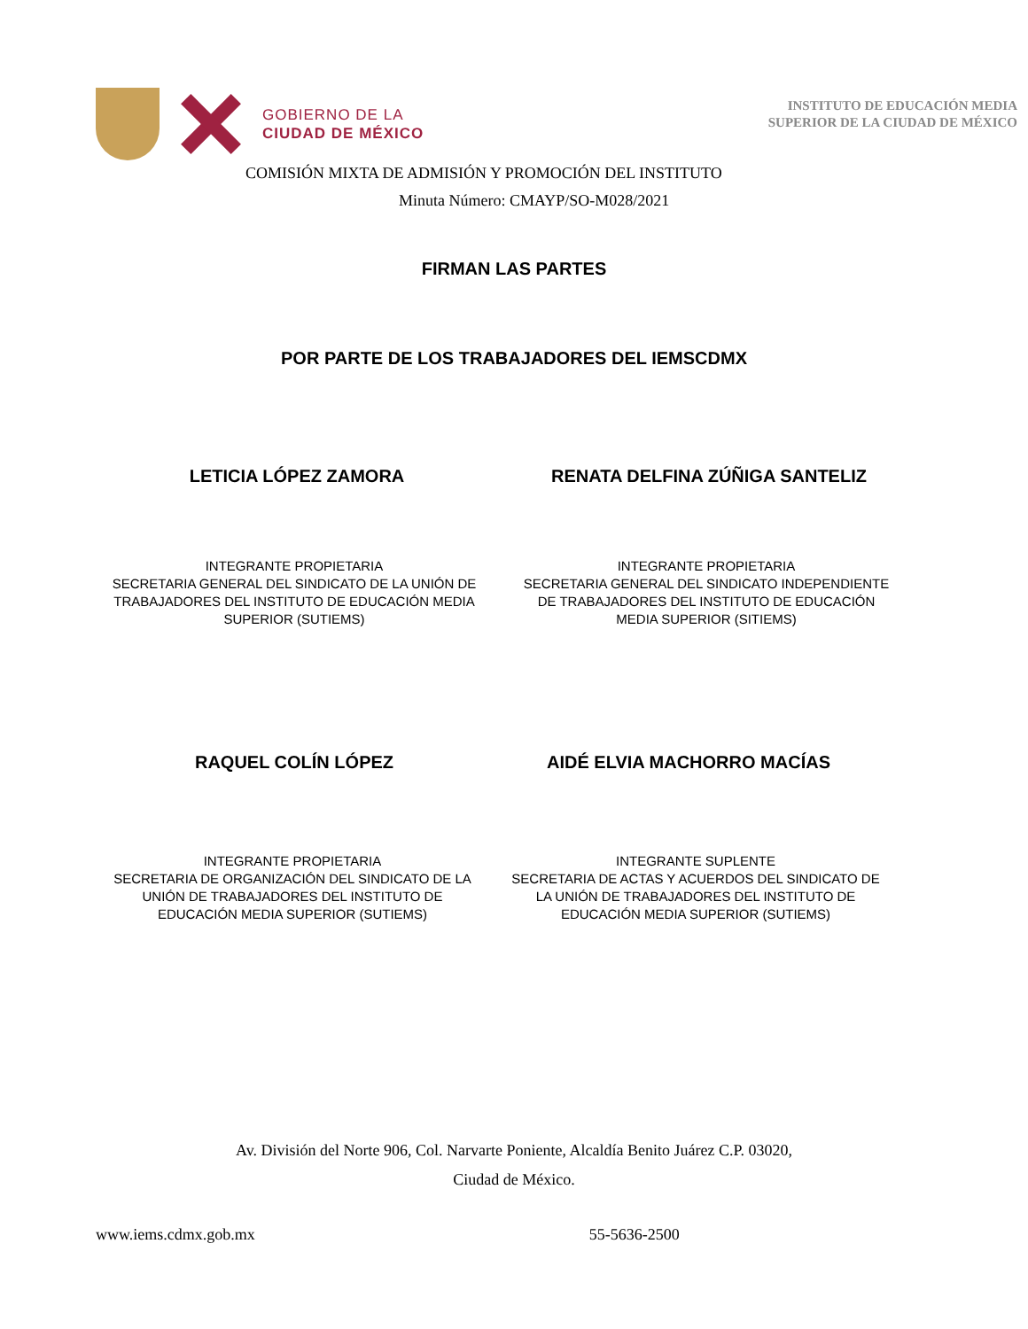GOBIERNO DE LA
CIUDAD DE MÉXICO
INSTITUTO DE EDUCACIÓN MEDIA
SUPERIOR DE LA CIUDAD DE MÉXICO
COMISIÓN MIXTA DE ADMISIÓN Y PROMOCIÓN DEL INSTITUTO
Minuta Número: CMAYP/SO-M028/2021
FIRMAN LAS PARTES
POR PARTE DE LOS TRABAJADORES DEL IEMSCDMX
LETICIA LÓPEZ ZAMORA RENATA DELFINA ZÚÑIGA SANTELIZ
INTEGRANTE PROPIETARIA
SECRETARIA GENERAL DEL SINDICATO DE LA UNIÓN DE TRABAJADORES DEL INSTITUTO DE EDUCACIÓN MEDIA SUPERIOR (SUTIEMS)
INTEGRANTE PROPIETARIA
SECRETARIA GENERAL DEL SINDICATO INDEPENDIENTE DE TRABAJADORES DEL INSTITUTO DE EDUCACIÓN MEDIA SUPERIOR (SITIEMS)
RAQUEL COLÍN LÓPEZ AIDÉ ELVIA MACHORRO MACÍAS
INTEGRANTE PROPIETARIA
SECRETARIA DE ORGANIZACIÓN DEL SINDICATO DE LA UNIÓN DE TRABAJADORES DEL INSTITUTO DE EDUCACIÓN MEDIA SUPERIOR (SUTIEMS)
INTEGRANTE SUPLENTE
SECRETARIA DE ACTAS Y ACUERDOS DEL SINDICATO DE LA UNIÓN DE TRABAJADORES DEL INSTITUTO DE EDUCACIÓN MEDIA SUPERIOR (SUTIEMS)
Av. División del Norte 906, Col. Narvarte Poniente, Alcaldía Benito Juárez C.P. 03020,
Ciudad de México.
www.iems.cdmx.gob.mx 55-5636-2500